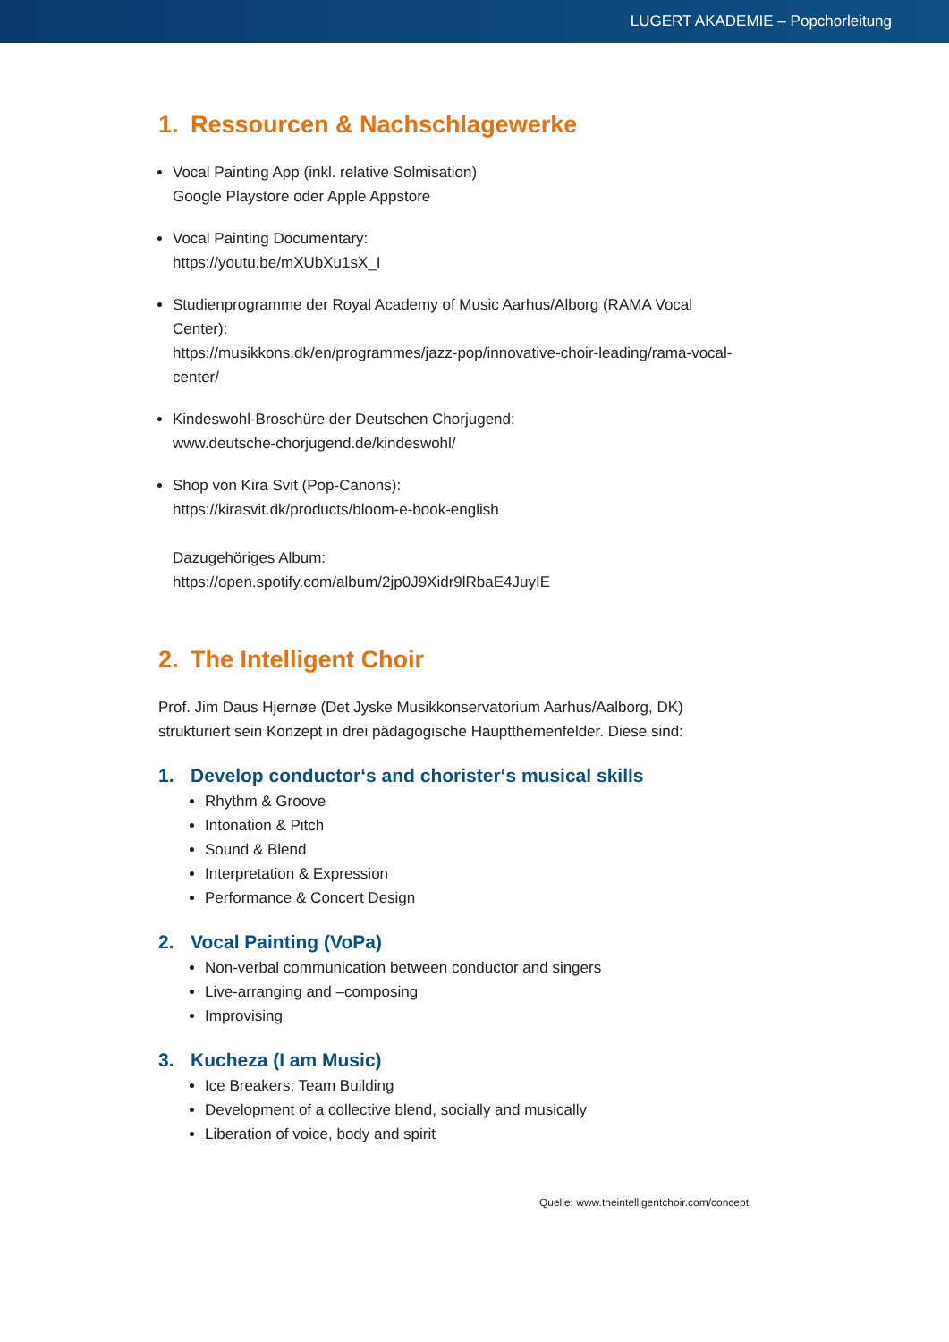LUGERT AKADEMIE – Popchorleitung
1. Ressourcen & Nachschlagewerke
Vocal Painting App (inkl. relative Solmisation)
Google Playstore oder Apple Appstore
Vocal Painting Documentary:
https://youtu.be/mXUbXu1sX_I
Studienprogramme der Royal Academy of Music Aarhus/Alborg (RAMA Vocal Center):
https://musikkons.dk/en/programmes/jazz-pop/innovative-choir-leading/rama-vocal-center/
Kindeswohl-Broschüre der Deutschen Chorjugend:
www.deutsche-chorjugend.de/kindeswohl/
Shop von Kira Svit (Pop-Canons):
https://kirasvit.dk/products/bloom-e-book-english
Dazugehöriges Album:
https://open.spotify.com/album/2jp0J9Xidr9lRbaE4JuyIE
2. The Intelligent Choir
Prof. Jim Daus Hjernøe (Det Jyske Musikkonservatorium Aarhus/Aalborg, DK) strukturiert sein Konzept in drei pädagogische Hauptthemenfelder. Diese sind:
1. Develop conductor‘s and chorister‘s musical skills
Rhythm & Groove
Intonation & Pitch
Sound & Blend
Interpretation & Expression
Performance & Concert Design
2. Vocal Painting (VoPa)
Non-verbal communication between conductor and singers
Live-arranging and –composing
Improvising
3. Kucheza (I am Music)
Ice Breakers: Team Building
Development of a collective blend, socially and musically
Liberation of voice, body and spirit
Quelle: www.theintelligentchoir.com/concept